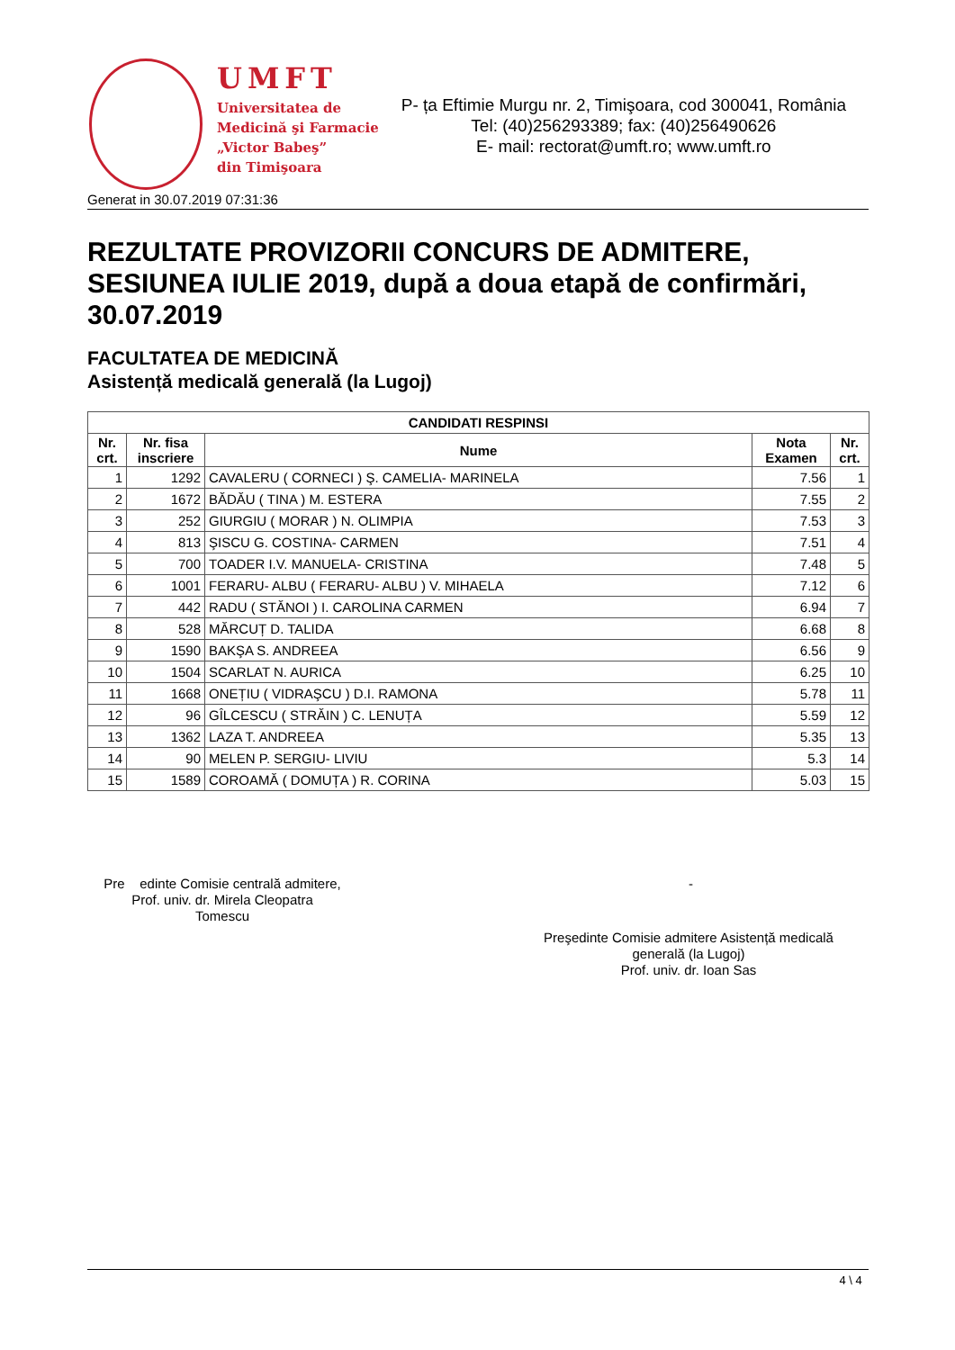UMFT
Universitatea de
Medicină şi Farmacie
„Victor Babeş”
din Timişoara
P- ța Eftimie Murgu nr. 2, Timişoara, cod 300041, România
Tel: (40)256293389; fax: (40)256490626
E- mail: rectorat@umft.ro; www.umft.ro
Generat in 30.07.2019 07:31:36
REZULTATE PROVIZORII CONCURS DE ADMITERE, SESIUNEA IULIE 2019, după a doua etapă de confirmări, 30.07.2019
FACULTATEA DE MEDICINĂ
Asistență medicală generală (la Lugoj)
| CANDIDATI RESPINSI | | | | |
| --- | --- | --- | --- | --- |
| Nr. crt. | Nr. fisa inscriere | Nume | Nota Examen | Nr. crt. |
| 1 | 1292 | CAVALERU ( CORNECI ) Ş. CAMELIA- MARINELA | 7.56 | 1 |
| 2 | 1672 | BĂDĂU ( TINA ) M. ESTERA | 7.55 | 2 |
| 3 | 252 | GIURGIU ( MORAR ) N. OLIMPIA | 7.53 | 3 |
| 4 | 813 | ŞISCU G. COSTINA- CARMEN | 7.51 | 4 |
| 5 | 700 | TOADER I.V. MANUELA- CRISTINA | 7.48 | 5 |
| 6 | 1001 | FERARU- ALBU ( FERARU- ALBU ) V. MIHAELA | 7.12 | 6 |
| 7 | 442 | RADU ( STĂNOI ) I. CAROLINA CARMEN | 6.94 | 7 |
| 8 | 528 | MĂRCUȚ D. TALIDA | 6.68 | 8 |
| 9 | 1590 | BAKŞA S. ANDREEA | 6.56 | 9 |
| 10 | 1504 | SCARLAT N. AURICA | 6.25 | 10 |
| 11 | 1668 | ONEȚIU ( VIDRAŞCU ) D.I. RAMONA | 5.78 | 11 |
| 12 | 96 | GÎLCESCU ( STRĂIN ) C. LENUȚA | 5.59 | 12 |
| 13 | 1362 | LAZA T. ANDREEA | 5.35 | 13 |
| 14 | 90 | MELEN P. SERGIU- LIVIU | 5.3 | 14 |
| 15 | 1589 | COROAMĂ ( DOMUȚA ) R. CORINA | 5.03 | 15 |
Pre edinte Comisie centrală admitere,
Prof. univ. dr. Mirela Cleopatra
Tomescu
-
Preşedinte Comisie admitere Asistență medicală generală (la Lugoj)
Prof. univ. dr. Ioan Sas
4 \ 4